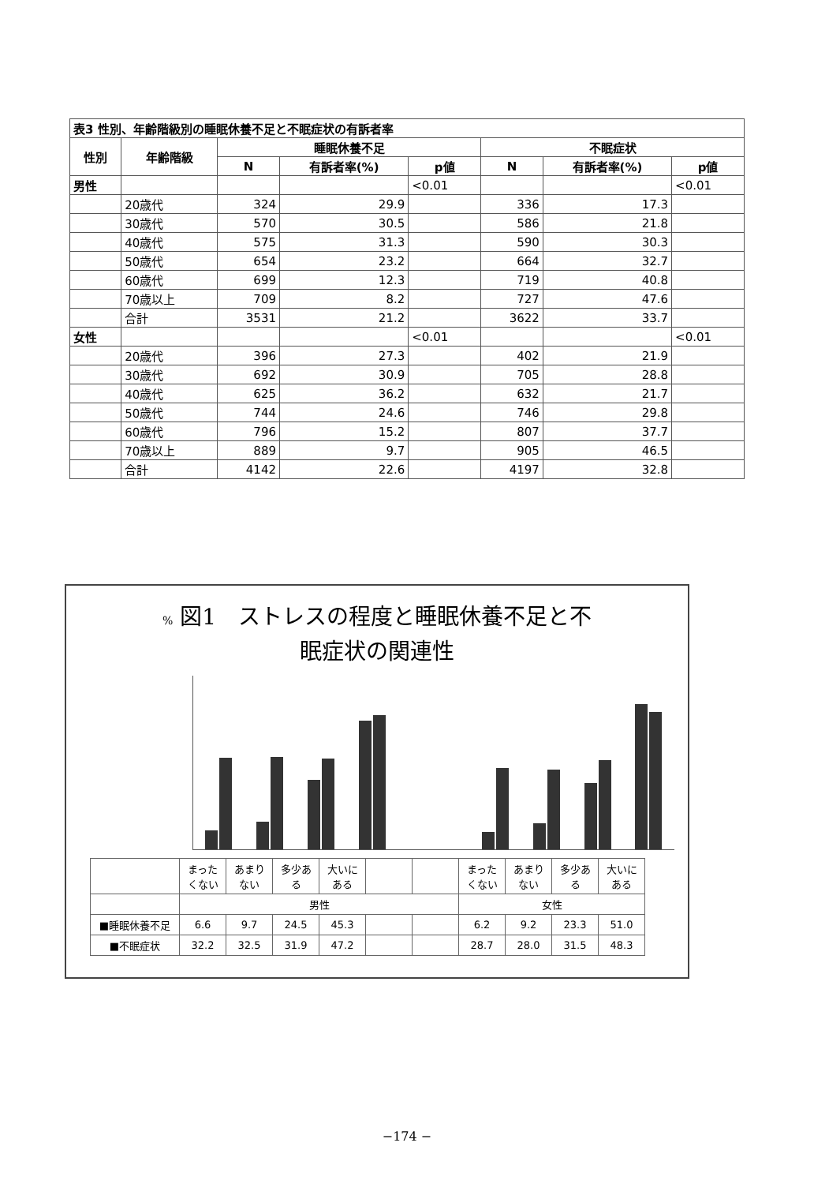| 表3 性別、年齢階級別の睡眠休養不足と不眠症状の有訴者率 | | | | | | | |
| 性別 | 年齢階級 | 睡眠休養不足 | | | 不眠症状 | | |
| | | N | 有訴者率(%) | p値 | N | 有訴者率(%) | p値 |
| 男性 | | | | <0.01 | | | <0.01 |
| | 20歳代 | 324 | 29.9 | | 336 | 17.3 | |
| | 30歳代 | 570 | 30.5 | | 586 | 21.8 | |
| | 40歳代 | 575 | 31.3 | | 590 | 30.3 | |
| | 50歳代 | 654 | 23.2 | | 664 | 32.7 | |
| | 60歳代 | 699 | 12.3 | | 719 | 40.8 | |
| | 70歳以上 | 709 | 8.2 | | 727 | 47.6 | |
| | 合計 | 3531 | 21.2 | | 3622 | 33.7 | |
| 女性 | | | | <0.01 | | | <0.01 |
| | 20歳代 | 396 | 27.3 | | 402 | 21.9 | |
| | 30歳代 | 692 | 30.9 | | 705 | 28.8 | |
| | 40歳代 | 625 | 36.2 | | 632 | 21.7 | |
| | 50歳代 | 744 | 24.6 | | 746 | 29.8 | |
| | 60歳代 | 796 | 15.2 | | 807 | 37.7 | |
| | 70歳以上 | 889 | 9.7 | | 905 | 46.5 | |
| | 合計 | 4142 | 22.6 | | 4197 | 32.8 | |
% 図1　ストレスの程度と睡眠休養不足と不
眠症状の関連性
| | まったくない | あまりない | 多少ある | 大いにある | | | まったくない | あまりない | 多少ある | 大いにある |
| | 男性 | | | | | | 女性 | | | |
| ■睡眠休養不足 | 6.6 | 9.7 | 24.5 | 45.3 | | | 6.2 | 9.2 | 23.3 | 51.0 |
| ■不眠症状 | 32.2 | 32.5 | 31.9 | 47.2 | | | 28.7 | 28.0 | 31.5 | 48.3 |
−174 −